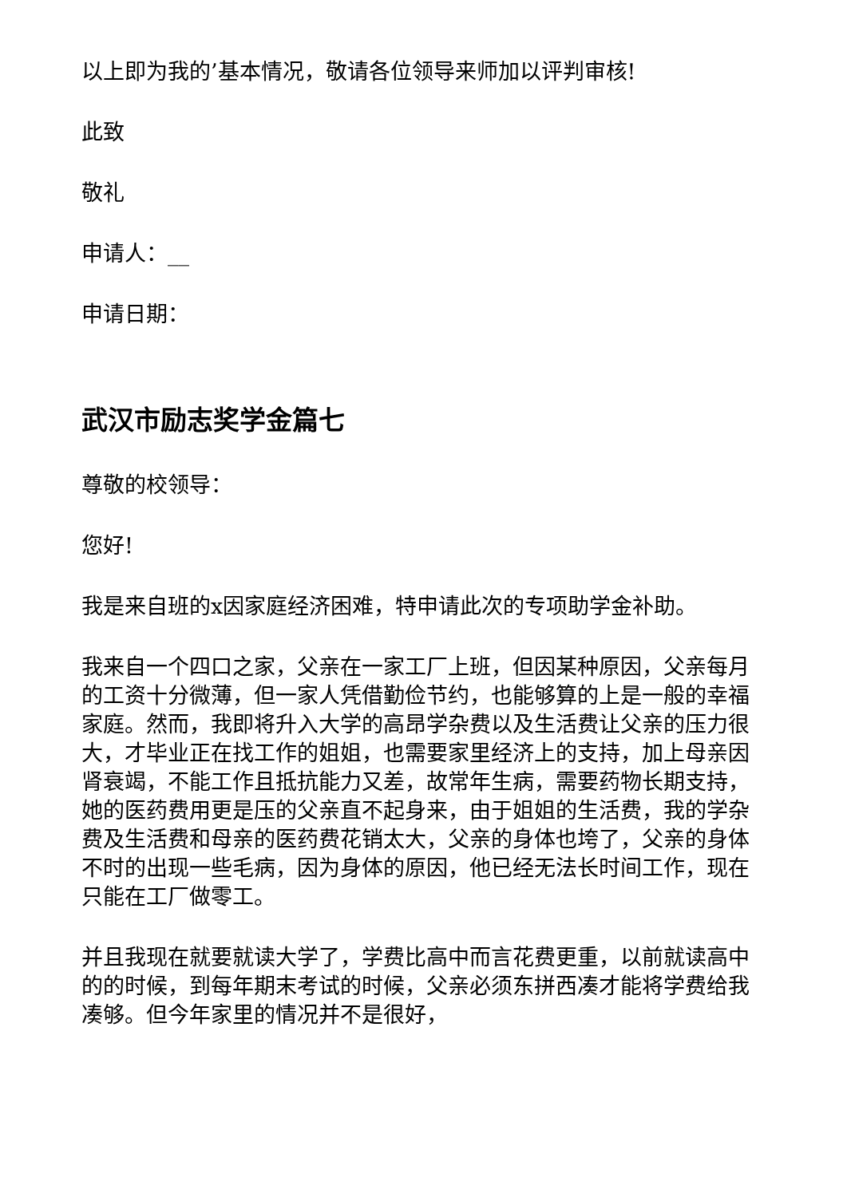以上即为我的’基本情况，敬请各位领导来师加以评判审核!
此致
敬礼
申请人：__
申请日期：
武汉市励志奖学金篇七
尊敬的校领导：
您好!
我是来自班的x因家庭经济困难，特申请此次的专项助学金补助。
我来自一个四口之家，父亲在一家工厂上班，但因某种原因，父亲每月的工资十分微薄，但一家人凭借勤俭节约，也能够算的上是一般的幸福家庭。然而，我即将升入大学的高昂学杂费以及生活费让父亲的压力很大，才毕业正在找工作的姐姐，也需要家里经济上的支持，加上母亲因肾衰竭，不能工作且抵抗能力又差，故常年生病，需要药物长期支持，她的医药费用更是压的父亲直不起身来，由于姐姐的生活费，我的学杂费及生活费和母亲的医药费花销太大，父亲的身体也垮了，父亲的身体不时的出现一些毛病，因为身体的原因，他已经无法长时间工作，现在只能在工厂做零工。
并且我现在就要就读大学了，学费比高中而言花费更重，以前就读高中的的时候，到每年期末考试的时候，父亲必须东拼西凑才能将学费给我凑够。但今年家里的情况并不是很好，